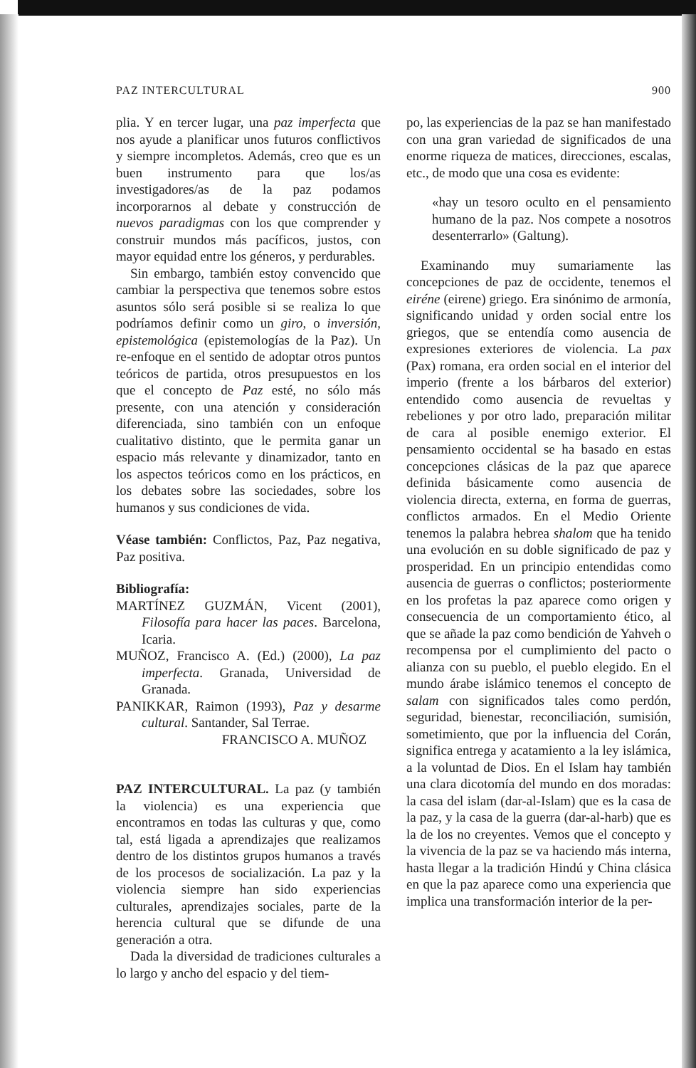PAZ INTERCULTURAL 900
plia. Y en tercer lugar, una paz imperfecta que nos ayude a planificar unos futuros conflictivos y siempre incompletos. Además, creo que es un buen instrumento para que los/as investigadores/as de la paz podamos incorporarnos al debate y construcción de nuevos paradigmas con los que comprender y construir mundos más pacíficos, justos, con mayor equidad entre los géneros, y perdurables.
Sin embargo, también estoy convencido que cambiar la perspectiva que tenemos sobre estos asuntos sólo será posible si se realiza lo que podríamos definir como un giro, o inversión, epistemológica (epistemologías de la Paz). Un re-enfoque en el sentido de adoptar otros puntos teóricos de partida, otros presupuestos en los que el concepto de Paz esté, no sólo más presente, con una atención y consideración diferenciada, sino también con un enfoque cualitativo distinto, que le permita ganar un espacio más relevante y dinamizador, tanto en los aspectos teóricos como en los prácticos, en los debates sobre las sociedades, sobre los humanos y sus condiciones de vida.
Véase también: Conflictos, Paz, Paz negativa, Paz positiva.
Bibliografía:
MARTÍNEZ GUZMÁN, Vicent (2001), Filosofía para hacer las paces. Barcelona, Icaria.
MUÑOZ, Francisco A. (Ed.) (2000), La paz imperfecta. Granada, Universidad de Granada.
PANIKKAR, Raimon (1993), Paz y desarme cultural. Santander, Sal Terrae.
FRANCISCO A. MUÑOZ
PAZ INTERCULTURAL. La paz (y también la violencia) es una experiencia que encontramos en todas las culturas y que, como tal, está ligada a aprendizajes que realizamos dentro de los distintos grupos humanos a través de los procesos de socialización. La paz y la violencia siempre han sido experiencias culturales, aprendizajes sociales, parte de la herencia cultural que se difunde de una generación a otra.
Dada la diversidad de tradiciones culturales a lo largo y ancho del espacio y del tiem-
po, las experiencias de la paz se han manifestado con una gran variedad de significados de una enorme riqueza de matices, direcciones, escalas, etc., de modo que una cosa es evidente:
«hay un tesoro oculto en el pensamiento humano de la paz. Nos compete a nosotros desenterrarlo» (Galtung).
Examinando muy sumariamente las concepciones de paz de occidente, tenemos el eiréne (eirene) griego. Era sinónimo de armonía, significando unidad y orden social entre los griegos, que se entendía como ausencia de expresiones exteriores de violencia. La pax (Pax) romana, era orden social en el interior del imperio (frente a los bárbaros del exterior) entendido como ausencia de revueltas y rebeliones y por otro lado, preparación militar de cara al posible enemigo exterior. El pensamiento occidental se ha basado en estas concepciones clásicas de la paz que aparece definida básicamente como ausencia de violencia directa, externa, en forma de guerras, conflictos armados. En el Medio Oriente tenemos la palabra hebrea shalom que ha tenido una evolución en su doble significado de paz y prosperidad. En un principio entendidas como ausencia de guerras o conflictos; posteriormente en los profetas la paz aparece como origen y consecuencia de un comportamiento ético, al que se añade la paz como bendición de Yahveh o recompensa por el cumplimiento del pacto o alianza con su pueblo, el pueblo elegido. En el mundo árabe islámico tenemos el concepto de salam con significados tales como perdón, seguridad, bienestar, reconciliación, sumisión, sometimiento, que por la influencia del Corán, significa entrega y acatamiento a la ley islámica, a la voluntad de Dios. En el Islam hay también una clara dicotomía del mundo en dos moradas: la casa del islam (dar-al-Islam) que es la casa de la paz, y la casa de la guerra (dar-al-harb) que es la de los no creyentes. Vemos que el concepto y la vivencia de la paz se va haciendo más interna, hasta llegar a la tradición Hindú y China clásica en que la paz aparece como una experiencia que implica una transformación interior de la per-